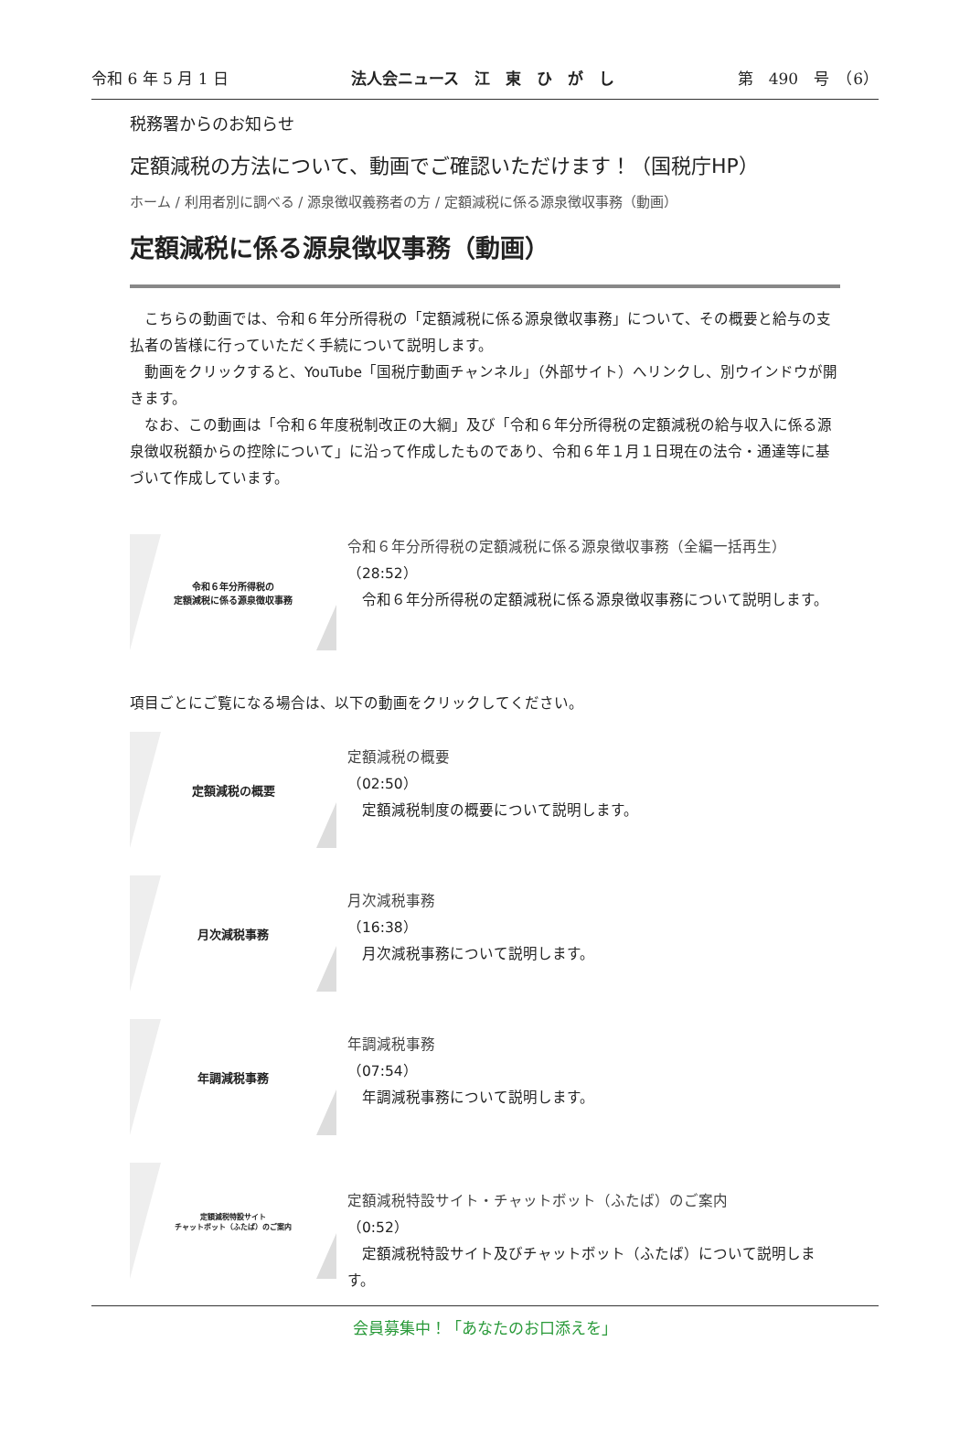令和 6 年 5 月 1 日 法人会ニュース　江　東　ひ　が　し 第　490　号　（6）
税務署からのお知らせ
定額減税の方法について、動画でご確認いただけます！（国税庁HP）
ホーム / 利用者別に調べる / 源泉徴収義務者の方 / 定額減税に係る源泉徴収事務（動画）
定額減税に係る源泉徴収事務（動画）
　こちらの動画では、令和６年分所得税の「定額減税に係る源泉徴収事務」について、その概要と給与の支払者の皆様に行っていただく手続について説明します。
　動画をクリックすると、YouTube「国税庁動画チャンネル」（外部サイト）へリンクし、別ウインドウが開きます。
　なお、この動画は「令和６年度税制改正の大綱」及び「令和６年分所得税の定額減税の給与収入に係る源泉徴収税額からの控除について」に沿って作成したものであり、令和６年１月１日現在の法令・通達等に基づいて作成しています。
令和６年分所得税の
定額減税に係る源泉徴収事務
令和６年分所得税の定額減税に係る源泉徴収事務（全編一括再生）
（28:52）
　令和６年分所得税の定額減税に係る源泉徴収事務について説明します。
項目ごとにご覧になる場合は、以下の動画をクリックしてください。
定額減税の概要
定額減税の概要
（02:50）
　定額減税制度の概要について説明します。
月次減税事務
月次減税事務
（16:38）
　月次減税事務について説明します。
年調減税事務
年調減税事務
（07:54）
　年調減税事務について説明します。
定額減税特設サイト
チャットボット（ふたば）のご案内
定額減税特設サイト・チャットボット（ふたば）のご案内
（0:52）
　定額減税特設サイト及びチャットボット（ふたば）について説明します。
会員募集中！「あなたのお口添えを」